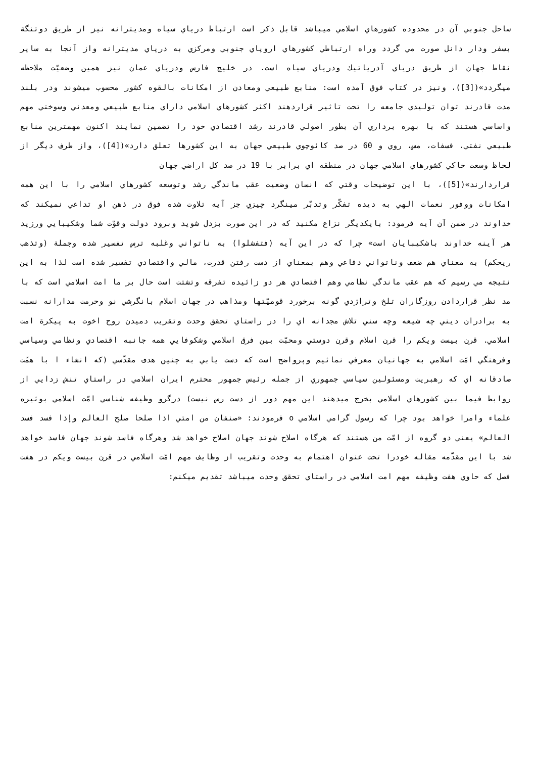ساحل جنوبي آن در محدوده كشورهاي اسلامي ميباشد قابل ذكر است ارتباط درياي سياه ومديترانه نيز از طريق دوتنگة بسفر ودار دانل صورت مي گردد وراه ارتباطي كشورهاي اروپاي جنوبي ومركزي به درياي مديترانه واز آنجا به ساير نقاط جهان از طريق درياي آدرياتيك ودرياي سياه است. در خليج فارس ودرياي عمان نيز همين وضعيّت ملاحظه ميگردد»([3])، ونيز در كتاب فوق آمده است: منابع طبيعي ومعادن از امكانات بالقوه كشور محسوب ميشوند ودر بلند مدت قادرند توان توليدي جامعه را تحت تاثير قراردهند اكثر كشورهاي اسلامي داراي منابع طبيعي ومعدني وسوختي مهم واساسي هستند كه با بهره برداري آن بطور اصولي قادرند رشد اقتصادي خود را تضمين نمايند اكنون مهمترين منابع طبيعي نفتي، فسفات، مس، روي و 60 در صد كائوچوي طبيعي جهان به اين كشورها تعلق دارد»([4])، واز طرف ديگر از لحاظ وسعت خاكي كشورهاي اسلامي جهان در منطقه اي برابر با 19 در صد كل اراضي جهان
قراردارند»([5])، با اين توضيحات وقتي كه انسان وضعيت عقب ماندگي رشد وتوسعه كشورهاي اسلامي را با اين همه امكانات ووفور نعمات الهي به ديده تفكّر وتدبّر مينگرد چيزي جز آيه تلاوت شده فوق در ذهن او تداعي نميكند كه خداوند در ضمن آن آيه فرمود: بايكديگر نزاع مكنيد كه در اين صورت بزدل شويد وبرود دولت وقوّت شما وشكيبايي ورزيد هر آينه خداوند باشكيبايان است» چرا كه در اين آيه (فتفشلوا) به ناتواني وغلبه ترس تفسير شده وجملة (وتذهب ريحكم) به معناي هم ضعف وناتواني دفاعي وهم بمعناي از دست رفتن قدرت، مالي واقتصادي تفسير شده است لذا به اين نتيجه مي رسيم كه هم عقب ماندگي نظامي وهم اقتصادي هر دو زائيده تفرقه وتشتت است حال بر ما امت اسلامي است كه با مد نظر قراردادن روزگاران تلخ وتراژدي گونه برخورد قوميّتها ومذاهب در جهان اسلام بانگرشي نو وحرمت مدارانه نسبت به برادران ديني چه شيعه وچه سني تلاش مجدانه اي را در راستاي تحقق وحدت وتقريب دميدن روح اخوت به پيكرة امت اسلامي. قرن بيست ويكم را قرن اسلام وقرن دوستي ومحبّت بين فرق اسلامي وشكوفايي همه جانبه اقتصادي ونظامي وسياسي وفرهنگي امّت اسلامي به جهانيان معرفي نمائيم وپرواضح است كه دست يابي به چنين هدف مقدّسي (كه انشاء ا با همّت صادقانه اي كه رهبريت ومسئولين سياسي جمهوري از جمله رئيس جمهور محترم ايران اسلامي در راستاي تنش زدايي از روابط فيما بين كشورهاي اسلامي بخرج ميدهند اين مهم دور از دست رس نيست) درگرو وظيفه شناسي امّت اسلامي بوثيره علماء وامرا خواهد بود چرا كه رسول گرامي اسلامي o فرمودند: «صنفان من امتي اذا صلحا صلح العالم وإذا فسد فسد العالم» يعني دو گروه از امّت من هستند كه هرگاه اصلاح شوند جهان اصلاح خواهد شد وهرگاه فاسد شوند جهان فاسد خواهد شد با اين مقدّمه مقاله خودرا تحت عنوان اهتمام به وحدت وتقريب از وظايف مهم امّت اسلامي در قرن بيست ويكم در هفت فصل كه حاوي هفت وظيفه مهم امت اسلامي در راستاي تحقق وحدت ميباشد تقديم ميكنم: